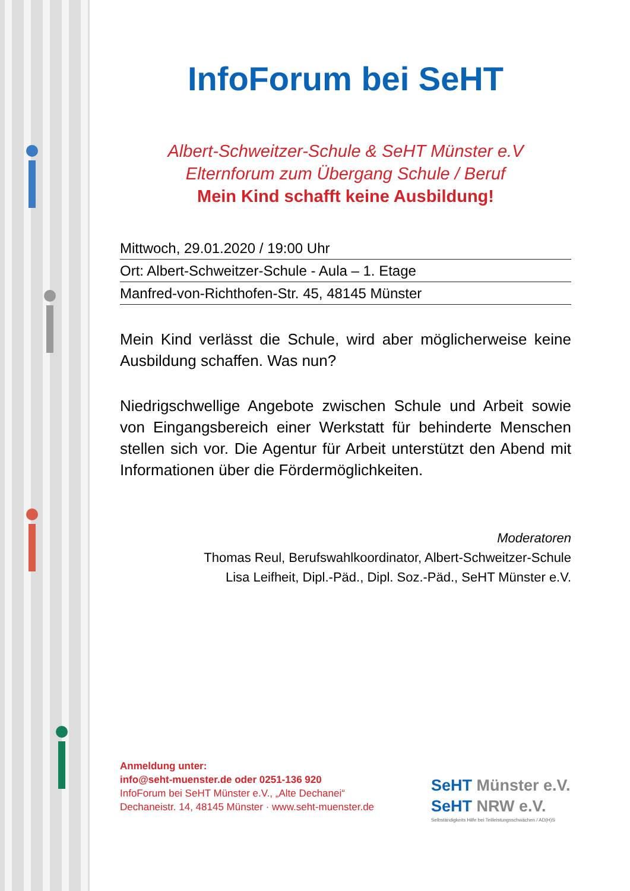InfoForum bei SeHT
Albert-Schweitzer-Schule & SeHT Münster e.V
Elternforum zum Übergang Schule / Beruf
Mein Kind schafft keine Ausbildung!
Mittwoch, 29.01.2020 / 19:00 Uhr
Ort: Albert-Schweitzer-Schule - Aula – 1. Etage
Manfred-von-Richthofen-Str. 45, 48145 Münster
Mein Kind verlässt die Schule, wird aber möglicherweise keine Ausbildung schaffen. Was nun?
Niedrigschwellige Angebote zwischen Schule und Arbeit sowie von Eingangsbereich einer Werkstatt für behinderte Menschen stellen sich vor. Die Agentur für Arbeit unterstützt den Abend mit Informationen über die Fördermöglichkeiten.
Moderatoren
Thomas Reul, Berufswahlkoordinator, Albert-Schweitzer-Schule
Lisa Leifheit, Dipl.-Päd., Dipl. Soz.-Päd., SeHT Münster e.V.
Anmeldung unter:
info@seht-muenster.de oder 0251-136 920
InfoForum bei SeHT Münster e.V., „Alte Dechanei“
Dechaneistr. 14, 48145 Münster · www.seht-muenster.de
SeHT Münster e.V.
SeHT NRW e.V.
Selbständigkeits Hilfe bei Teilleistungsschwächen / AD(H)S